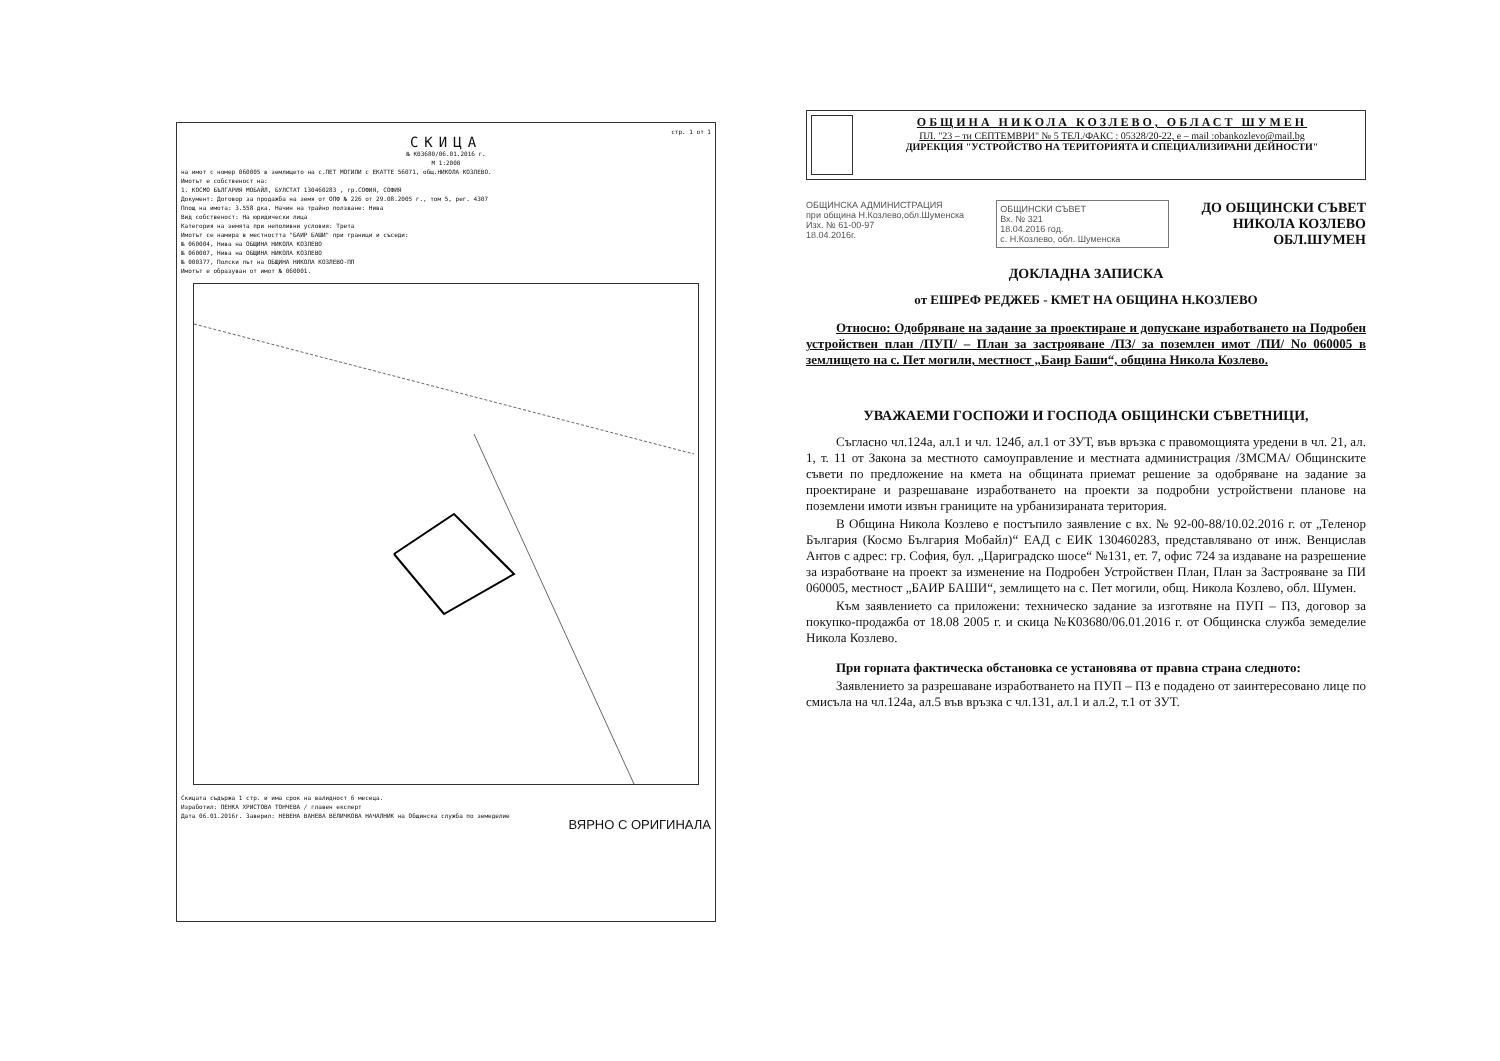стр. 1 от 1
СКИЦА
№ К03680/06.01.2016 г.
М 1:2000
на имот с номер 060005 в землището на с.ПЕТ МОГИЛИ с ЕКАТТЕ 56071, общ.НИКОЛА КОЗЛЕВО.
Имотът е собственост на:
1. КОСМО БЪЛГАРИЯ МОБАЙЛ, БУЛСТАТ 130460283 , гр.СОФИЯ, СОФИЯ
Документ: Договор за продажба на земя от ОПФ № 226 от 29.08.2005 г., том 5, рег. 4307
Площ на имота: 3.558 дка. Начин на трайно ползване: Нива
Вид собственост: На юридически лица
Категория на земята при неполивни условия: Трета
Имотът се намира в местността "БАИР БАШИ" при граници и съседи:
№ 060004, Нива на ОБЩИНА НИКОЛА КОЗЛЕВО
№ 060007, Нива на ОБЩИНА НИКОЛА КОЗЛЕВО
№ 000377, Полски път на ОБЩИНА НИКОЛА КОЗЛЕВО-ПП
Имотът е образуван от имот № 060001.
Скицата съдържа 1 стр. и има срок на валидност 6 месеца.
Изработил: ПЕНКА ХРИСТОВА ТОНЧЕВА / главен експерт
Дата 06.01.2016г. Заверил: НЕВЕНА ВАНЕВА ВЕЛИЧКОВА НАЧАЛНИК на Общинска служба по земеделие
ВЯРНО С ОРИГИНАЛА
ОБЩИНА НИКОЛА КОЗЛЕВО, ОБЛАСТ ШУМЕН
ПЛ. "23 – ти СЕПТЕМВРИ" № 5 ТЕЛ./ФАКС : 05328/20-22, e – mail :obankozlevo@mail.bg
ДИРЕКЦИЯ "УСТРОЙСТВО НА ТЕРИТОРИЯТА И СПЕЦИАЛИЗИРАНИ ДЕЙНОСТИ"
ОБЩИНСКА АДМИНИСТРАЦИЯ
при община Н.Козлево,обл.Шуменска
Изх. № 61-00-97
18.04.2016г.
ОБЩИНСКИ СЪВЕТ
Вх. № 321
18.04.2016 год.
с. Н.Козлево, обл. Шуменска
ДО ОБЩИНСКИ СЪВЕТ
НИКОЛА КОЗЛЕВО
ОБЛ.ШУМЕН
ДОКЛАДНА ЗАПИСКА
от ЕШРЕФ РЕДЖЕБ - КМЕТ НА ОБЩИНА Н.КОЗЛЕВО
Относно: Одобряване на задание за проектиране и допускане изработването на Подробен устройствен план /ПУП/ – План за застрояване /ПЗ/ за поземлен имот /ПИ/ No 060005 в землището на с. Пет могили, местност „Баир Баши“, община Никола Козлево.
УВАЖАЕМИ ГОСПОЖИ И ГОСПОДА ОБЩИНСКИ СЪВЕТНИЦИ,
Съгласно чл.124а, ал.1 и чл. 124б, ал.1 от ЗУТ, във връзка с правомощията уредени в чл. 21, ал. 1, т. 11 от Закона за местното самоуправление и местната администрация /ЗМСМА/ Общинските съвети по предложение на кмета на общината приемат решение за одобряване на задание за проектиране и разрешаване изработването на проекти за подробни устройствени планове на поземлени имоти извън границите на урбанизираната територия.
В Община Никола Козлево е постъпило заявление с вх. № 92-00-88/10.02.2016 г. от „Теленор България (Космо България Мобайл)“ ЕАД с ЕИК 130460283, представлявано от инж. Венцислав Антов с адрес: гр. София, бул. „Цариградско шосе“ №131, ет. 7, офис 724 за издаване на разрешение за изработване на проект за изменение на Подробен Устройствен План, План за Застрояване за ПИ 060005, местност „БАИР БАШИ“, землището на с. Пет могили, общ. Никола Козлево, обл. Шумен.
Към заявлението са приложени: техническо задание за изготвяне на ПУП – ПЗ, договор за покупко-продажба от 18.08 2005 г. и скица №К03680/06.01.2016 г. от Общинска служба земеделие Никола Козлево.
При горната фактическа обстановка се установява от правна страна следното:
Заявлението за разрешаване изработването на ПУП – ПЗ е подадено от заинтересовано лице по смисъла на чл.124а, ал.5 във връзка с чл.131, ал.1 и ал.2, т.1 от ЗУТ.